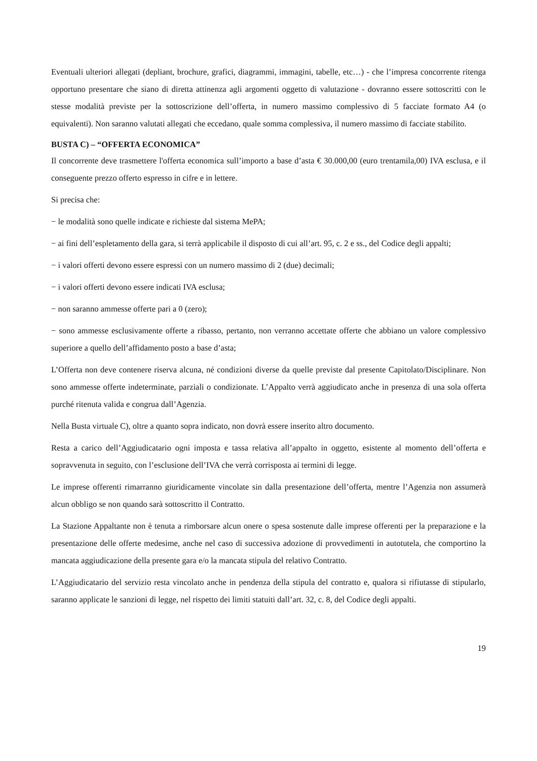Eventuali ulteriori allegati (depliant, brochure, grafici, diagrammi, immagini, tabelle, etc…) - che l’impresa concorrente ritenga opportuno presentare che siano di diretta attinenza agli argomenti oggetto di valutazione - dovranno essere sottoscritti con le stesse modalità previste per la sottoscrizione dell’offerta, in numero massimo complessivo di 5 facciate formato A4 (o equivalenti). Non saranno valutati allegati che eccedano, quale somma complessiva, il numero massimo di facciate stabilito.
BUSTA C) – “OFFERTA ECONOMICA”
Il concorrente deve trasmettere l'offerta economica sull’importo a base d’asta € 30.000,00 (euro trentamila,00) IVA esclusa, e il conseguente prezzo offerto espresso in cifre e in lettere.
Si precisa che:
− le modalità sono quelle indicate e richieste dal sistema MePA;
− ai fini dell’espletamento della gara, si terrà applicabile il disposto di cui all’art. 95, c. 2 e ss., del Codice degli appalti;
− i valori offerti devono essere espressi con un numero massimo di 2 (due) decimali;
− i valori offerti devono essere indicati IVA esclusa;
− non saranno ammesse offerte pari a 0 (zero);
− sono ammesse esclusivamente offerte a ribasso, pertanto, non verranno accettate offerte che abbiano un valore complessivo superiore a quello dell’affidamento posto a base d’asta;
L’Offerta non deve contenere riserva alcuna, né condizioni diverse da quelle previste dal presente Capitolato/Disciplinare. Non sono ammesse offerte indeterminate, parziali o condizionate. L’Appalto verrà aggiudicato anche in presenza di una sola offerta purché ritenuta valida e congrua dall’Agenzia.
Nella Busta virtuale C), oltre a quanto sopra indicato, non dovrà essere inserito altro documento.
Resta a carico dell’Aggiudicatario ogni imposta e tassa relativa all’appalto in oggetto, esistente al momento dell’offerta e sopravvenuta in seguito, con l’esclusione dell’IVA che verrà corrisposta ai termini di legge.
Le imprese offerenti rimarranno giuridicamente vincolate sin dalla presentazione dell’offerta, mentre l’Agenzia non assumerà alcun obbligo se non quando sarà sottoscritto il Contratto.
La Stazione Appaltante non è tenuta a rimborsare alcun onere o spesa sostenute dalle imprese offerenti per la preparazione e la presentazione delle offerte medesime, anche nel caso di successiva adozione di provvedimenti in autotutela, che comportino la mancata aggiudicazione della presente gara e/o la mancata stipula del relativo Contratto.
L’Aggiudicatario del servizio resta vincolato anche in pendenza della stipula del contratto e, qualora si rifiutasse di stipularlo, saranno applicate le sanzioni di legge, nel rispetto dei limiti statuiti dall’art. 32, c. 8, del Codice degli appalti.
19